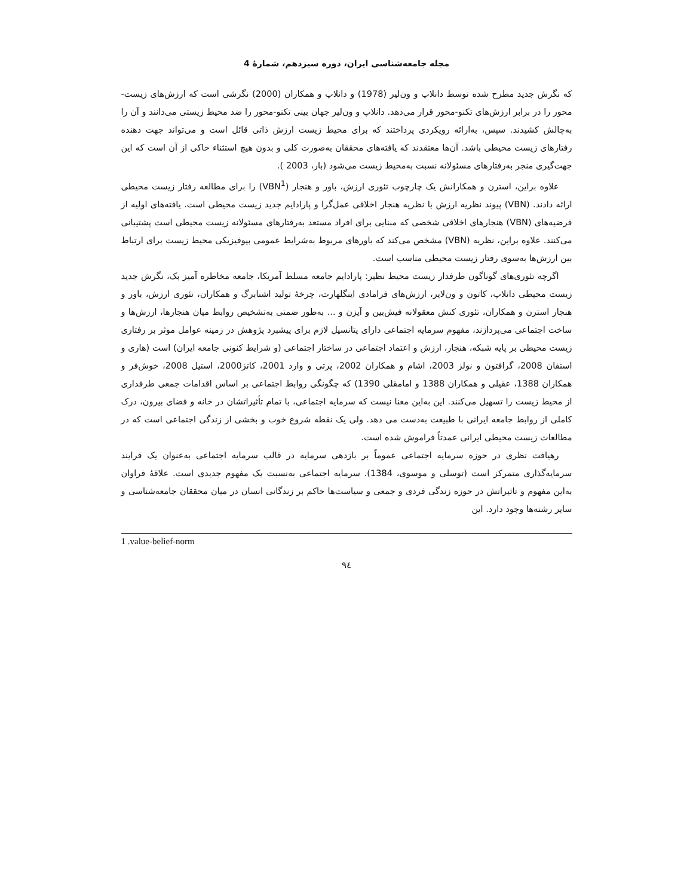مجله جامعه‌شناسی ایران، دوره سیزدهم، شمارۀ 4
که نگرش جدید مطرح شده توسط دانلاپ و ون‌لیر (1978) و دانلاپ و همکاران (2000) نگرشی است که ارزش‌های زیست-محور را در برابر ارزش‌های تکنو-محور قرار می‌دهد. دانلاپ و ون‌لیر جهان بینی تکنو-محور را ضد محیط زیستی می‌دانند و آن را به‌چالش کشیدند. سپس، به‌ارائه رویکردی پرداختند که برای محیط زیست ارزش ذاتی قائل است و می‌تواند جهت دهنده رفتارهای زیست محیطی باشد. آن‌ها معتقدند که یافته‌های محققان به‌صورت کلی و بدون هیچ استثناء حاکی از آن است که این جهت‌گیری منجر به‌رفتارهای مسئولانه نسبت به‌محیط زیست می‌شود (بار، 2003 ).
علاوه براین، استرن و همکارانش یک چارچوب تئوری ارزش، باور و هنجار (VBN<sup>1</sup>) را برای مطالعه رفتار زیست محیطی ارائه دادند. (VBN) پیوند نظریه ارزش با نظریه هنجار اخلاقی عمل‌گرا و پارادایم جدید زیست محیطی است. یافته‌های اولیه از فرضیه‌های (VBN) هنجارهای اخلاقی شخصی که مبنایی برای افراد مستعد به‌رفتارهای مسئولانه زیست محیطی است پشتیبانی می‌کنند. علاوه براین، نظریه (VBN) مشخص می‌کند که باورهای مربوط به‌شرایط عمومی بیوفیزیکی محیط زیست برای ارتباط بین ارزش‌ها به‌سوی رفتار زیست محیطی مناسب است.
اگرچه تئوری‌های گوناگون طرفدار زیست محیط نظیر: پارادایم جامعه مسلط آمریکا، جامعه مخاطره آمیز بک، نگرش جدید زیست محیطی دانلاپ، کاتون و ون‌لایر، ارزش‌های فرامادی اینگلهارت، چرخۀ تولید اشنابرگ و همکاران، تئوری ارزش، باور و هنجار استرن و همکاران، تئوری کنش معقولانه فیش‌بین و آیزن و ... به‌طور ضمنی به‌تشخیص روابط میان هنجارها، ارزش‌ها و ساخت اجتماعی می‌پردازند، مفهوم سرمایه اجتماعی دارای پتانسیل لازم برای پیشبرد پژوهش در زمینه عوامل موثر بر رفتاری زیست محیطی بر پایه شبکه، هنجار، ارزش و اعتماد اجتماعی در ساختار اجتماعی (و شرایط کنونی جامعه ایران) است (هاری و استفان 2008، گرافتون و نولز 2003، اشام و همکاران 2002، پرتی و وارد 2001، کاتز2000، استیل 2008، خوش‌فر و همکاران 1388، عقیلی و همکاران 1388 و امامقلی 1390) که چگونگی روابط اجتماعی بر اساس اقدامات جمعی طرفداری از محیط زیست را تسهیل می‌کنند. این به‌این معنا نیست که سرمایه اجتماعی، با تمام تأثیراتشان در خانه و فضای بیرون، درک کاملی از روابط جامعه ایرانی با طبیعت به‌دست می دهد. ولی یک نقطه شروع خوب و بخشی از زندگی اجتماعی است که در مطالعات زیست محیطی ایرانی عمدتاً فراموش شده است.
رهیافت نظری در حوزه سرمایه اجتماعی عموماً بر بازدهی سرمایه در قالب سرمایه اجتماعی به‌عنوان یک فرایند سرمایه‌گذاری متمرکز است (توسلی و موسوی، 1384). سرمایه اجتماعی به‌نسبت یک مفهوم جدیدی است. علاقۀ فراوان به‌این مفهوم و تاثیراتش در حوزه زندگی فردی و جمعی و سیاست‌ها حاکم بر زندگانی انسان در میان محققان جامعه‌شناسی و سایر رشته‌ها وجود دارد. این
1 .value-belief-norm
٩٤